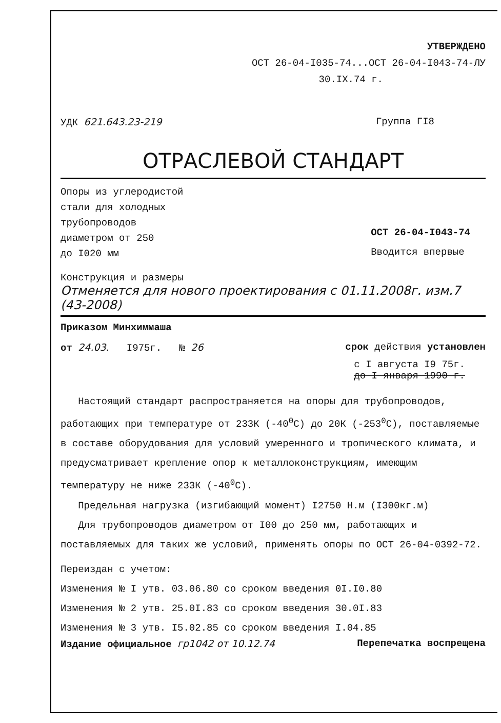УТВЕРЖДЕНО
ОСТ 26-04-I035-74...ОСТ 26-04-I043-74-ЛУ
30.IX.74 г.
УДК 621.643.23-219 Группа ГI8
ОТРАСЛЕВОЙ СТАНДАРТ
Опоры из углеродистой
стали для холодных
трубопроводов
диаметром от 250
до I020 мм
ОСТ 26-04-I043-74
Вводится впервые
Конструкция и размеры
Отменяется для нового проектирования с 01.11.2008г. изм.7 (43-2008)
Приказом Минхиммаша
от 24.03. I975г. № 26 срок действия установлен
с I августа I9 75г.
до I января 1990 г.
Настоящий стандарт распространяется на опоры для трубопроводов, работающих при температуре от 233К (-40<sup>0</sup>С) до 20К (-253<sup>0</sup>С), поставляемые в составе оборудования для условий умеренного и тропического климата, и предусматривает крепление опор к металлоконструкциям, имеющим температуру не ниже 233К (-40<sup>0</sup>С).
Предельная нагрузка (изгибающий момент) I2750 Н.м (I300кг.м)
Для трубопроводов диаметром от I00 до 250 мм, работающих и поставляемых для таких же условий, применять опоры по ОСТ 26-04-0392-72.
Переиздан с учетом:
Изменения № I утв. 03.06.80 со сроком введения 0I.I0.80
Изменения № 2 утв. 25.0I.83 со сроком введения 30.0I.83
Изменения № 3 утв. I5.02.85 со сроком введения I.04.85
Издание официальное гр1042 от 10.12.74 Перепечатка воспрещена